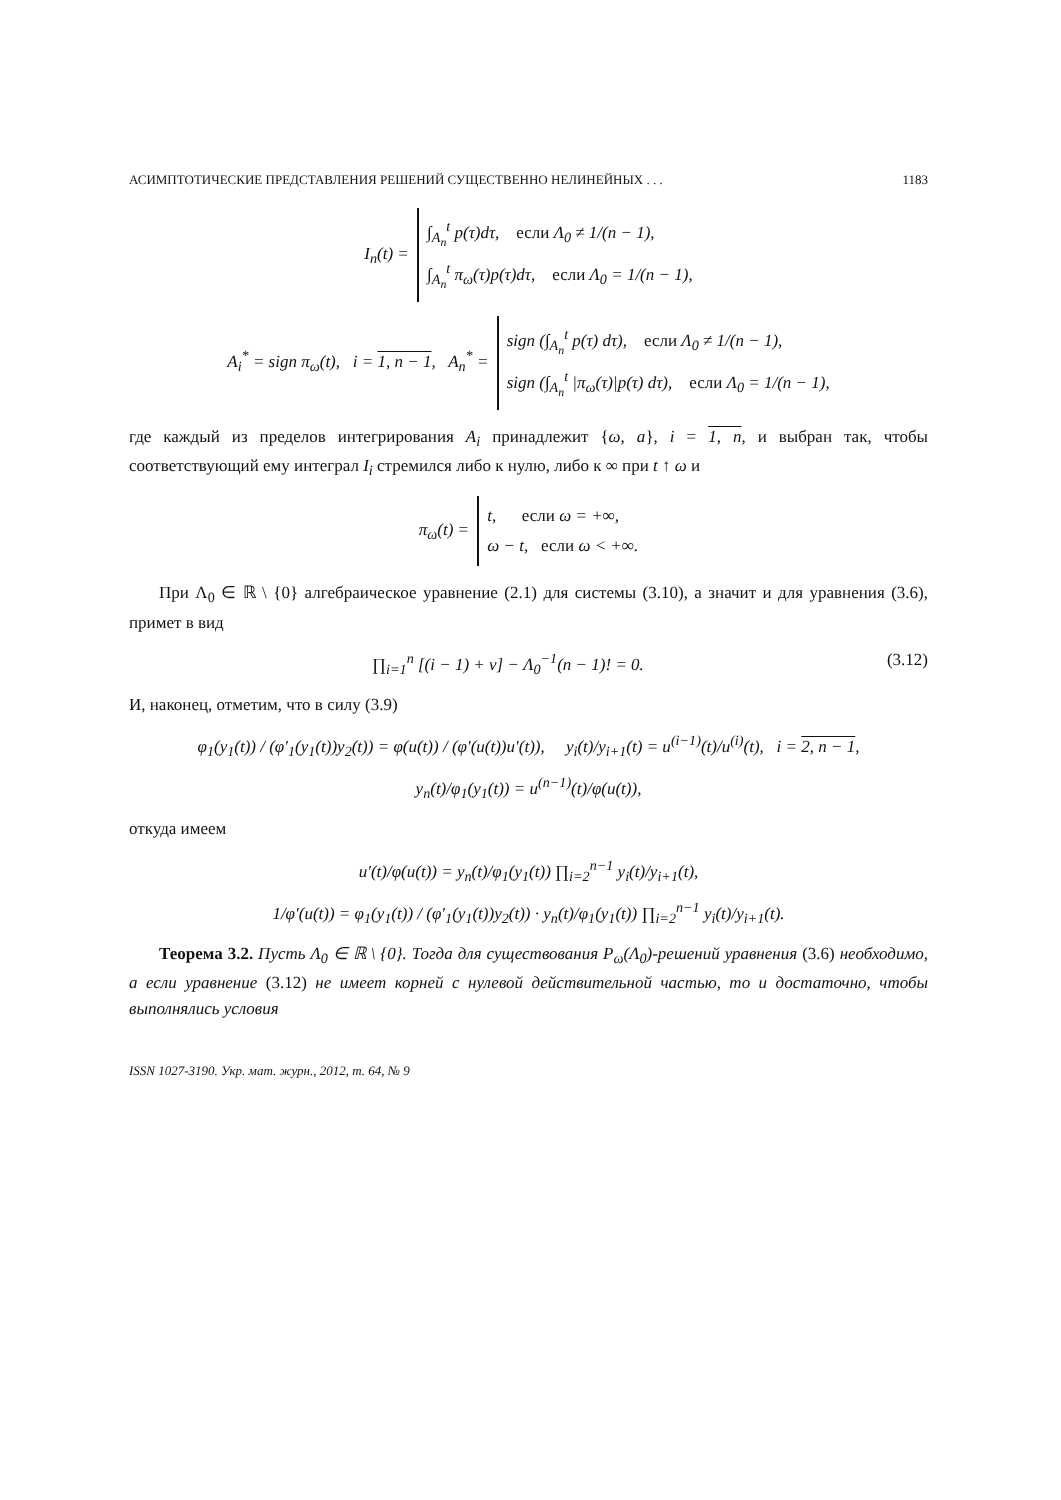АСИМПТОТИЧЕСКИЕ ПРЕДСТАВЛЕНИЯ РЕШЕНИЙ СУЩЕСТВЕННО НЕЛИНЕЙНЫХ . . . 1183
I<sub>n</sub>(t) =
∫<sub>A<sub>n</sub></sub><sup>t</sup> p(τ)dτ, если Λ<sub>0</sub> ≠ 1/(n − 1),
∫<sub>A<sub>n</sub></sub><sup>t</sup> π<sub>ω</sub>(τ)p(τ)dτ, если Λ<sub>0</sub> = 1/(n − 1),
A<sub>i</sub><sup>*</sup> = sign π<sub>ω</sub>(t), i = 1, n − 1, A<sub>n</sub><sup>*</sup> =
sign (∫<sub>A<sub>n</sub></sub><sup>t</sup> p(τ) dτ), если Λ<sub>0</sub> ≠ 1/(n − 1),
sign (∫<sub>A<sub>n</sub></sub><sup>t</sup> |π<sub>ω</sub>(τ)|p(τ) dτ), если Λ<sub>0</sub> = 1/(n − 1),
где каждый из пределов интегрирования A<sub>i</sub> принадлежит {ω, a}, i = 1, n, и выбран так, чтобы соответствующий ему интеграл I<sub>i</sub> стремился либо к нулю, либо к ∞ при t ↑ ω и
π<sub>ω</sub>(t) =
t, если ω = +∞,
ω − t, если ω < +∞.
При Λ<sub>0</sub> ∈ ℝ \ {0} алгебраическое уравнение (2.1) для системы (3.10), а значит и для уравнения (3.6), примет в вид
∏<sub>i=1</sub><sup>n</sup> [(i − 1) + ν] − Λ<sub>0</sub><sup>−1</sup>(n − 1)! = 0. (3.12)
И, наконец, отметим, что в силу (3.9)
φ<sub>1</sub>(y<sub>1</sub>(t)) / (φ′<sub>1</sub>(y<sub>1</sub>(t))y<sub>2</sub>(t)) = φ(u(t)) / (φ′(u(t))u′(t)), y<sub>i</sub>(t)/y<sub>i+1</sub>(t) = u<sup>(i−1)</sup>(t)/u<sup>(i)</sup>(t), i = 2, n − 1,
y<sub>n</sub>(t)/φ<sub>1</sub>(y<sub>1</sub>(t)) = u<sup>(n−1)</sup>(t)/φ(u(t)),
откуда имеем
u′(t)/φ(u(t)) = y<sub>n</sub>(t)/φ<sub>1</sub>(y<sub>1</sub>(t)) ∏<sub>i=2</sub><sup>n−1</sup> y<sub>i</sub>(t)/y<sub>i+1</sub>(t),
1/φ′(u(t)) = φ<sub>1</sub>(y<sub>1</sub>(t)) / (φ′<sub>1</sub>(y<sub>1</sub>(t))y<sub>2</sub>(t)) · y<sub>n</sub>(t)/φ<sub>1</sub>(y<sub>1</sub>(t)) ∏<sub>i=2</sub><sup>n−1</sup> y<sub>i</sub>(t)/y<sub>i+1</sub>(t).
Теорема 3.2. Пусть Λ<sub>0</sub> ∈ ℝ \ {0}. Тогда для существования P<sub>ω</sub>(Λ<sub>0</sub>)-решений уравнения (3.6) необходимо, а если уравнение (3.12) не имеет корней с нулевой действительной частью, то и достаточно, чтобы выполнялись условия
ISSN 1027-3190. Укр. мат. журн., 2012, т. 64, № 9